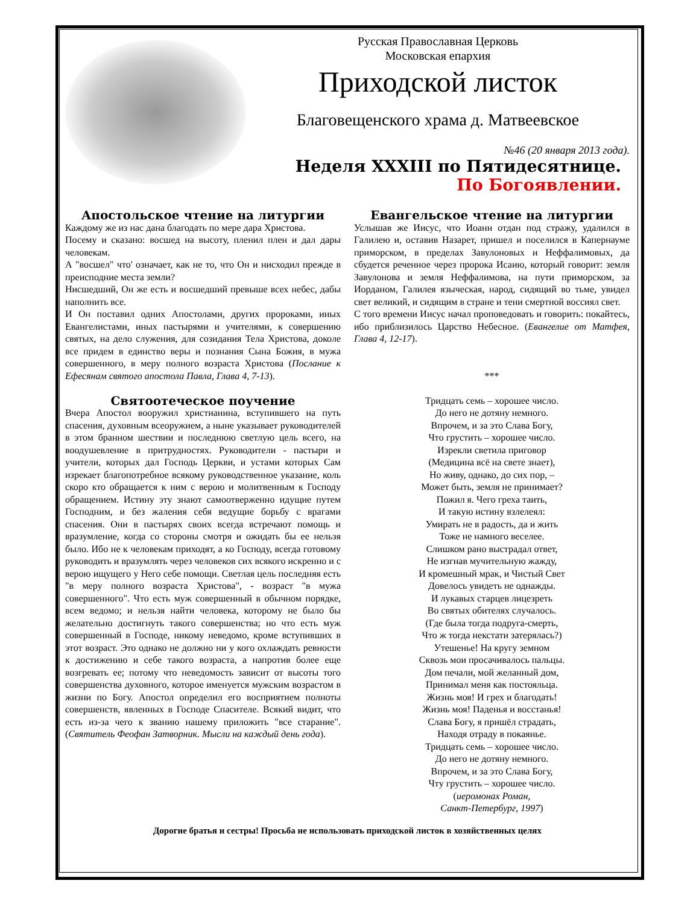Русская Православная Церковь
Московская епархия
Приходской листок
Благовещенского храма д. Матвеевское
№46 (20 января 2013 года).
Неделя XXXIII по Пятидесятнице.
По Богоявлении.
Апостольское чтение на литургии
Каждому же из нас дана благодать по мере дара Христова.
Посему и сказано: восшед на высоту, пленил плен и дал дары человекам.
А "восшел" что' означает, как не то, что Он и нисходил прежде в преисподние места земли?
Нисшедший, Он же есть и восшедший превыше всех небес, дабы наполнить все.
И Он поставил одних Апостолами, других пророками, иных Евангелистами, иных пастырями и учителями, к совершению святых, на дело служения, для созидания Тела Христова, доколе все придем в единство веры и познания Сына Божия, в мужа совершенного, в меру полного возраста Христова (Послание к Ефесянам святого апостола Павла, Глава 4, 7-13).
Святоотеческое поучение
Вчера Апостол вооружил христианина, вступившего на путь спасения, духовным всеоружием, а ныне указывает руководителей в этом бранном шествии и последнюю светлую цель всего, на воодушевление в притрудностях. Руководители - пастыри и учители, которых дал Господь Церкви, и устами которых Сам изрекает благопотребное всякому руководственное указание, коль скоро кто обращается к ним с верою и молитвенным к Господу обращением. Истину эту знают самоотверженно идущие путем Господним, и без жаления себя ведущие борьбу с врагами спасения. Они в пастырях своих всегда встречают помощь и вразумление, когда со стороны смотря и ожидать бы ее нельзя было. Ибо не к человекам приходят, а ко Господу, всегда готовому руководить и вразумлять через человеков сих всякого искренно и с верою ищущего у Него себе помощи. Светлая цель последняя есть "в меру полного возраста Христова", - возраст "в мужа совершенного". Что есть муж совершенный в обычном порядке, всем ведомо; и нельзя найти человека, которому не было бы желательно достигнуть такого совершенства; но что есть муж совершенный в Господе, никому неведомо, кроме вступивших в этот возраст. Это однако не должно ни у кого охлаждать ревности к достижению и себе такого возраста, а напротив более еще возгревать ее; потому что неведомость зависит от высоты того совершенства духовного, которое именуется мужским возрастом в жизни по Богу. Апостол определил его восприятием полноты совершенств, явленных в Господе Спасителе. Всякий видит, что есть из-за чего к званию нашему приложить "все старание". (Святитель Феофан Затворник. Мысли на каждый день года).
Евангельское чтение на литургии
Услышав же Иисус, что Иоанн отдан под стражу, удалился в Галилею и, оставив Назарет, пришел и поселился в Капернауме приморском, в пределах Завулоновых и Неффалимовых, да сбудется реченное через пророка Исаию, который говорит: земля Завулонова и земля Неффалимова, на пути приморском, за Иорданом, Галилея языческая, народ, сидящий во тьме, увидел свет великий, и сидящим в стране и тени смертной воссиял свет.
С того времени Иисус начал проповедовать и говорить: покайтесь, ибо приблизилось Царство Небесное. (Евангелие от Матфея, Глава 4, 12-17).
***
Тридцать семь – хорошее число.
До него не дотяну немного.
Впрочем, и за это Слава Богу,
Что грустить – хорошее число.
Изрекли светила приговор
(Медицина всё на свете знает),
Но живу, однако, до сих пор, –
Может быть, земля не принимает?
Пожил я. Чего греха таить,
И такую истину взлелеял:
Умирать не в радость, да и жить
Тоже не намного веселее.
Слишком рано выстрадал ответ,
Не изгнав мучительную жажду,
И кромешный мрак, и Чистый Свет
Довелось увидеть не однажды.
И лукавых старцев лицезреть
Во святых обителях случалось.
(Где была тогда подруга-смерть,
Что ж тогда некстати затерялась?)
Утешенье! На кругу земном
Сквозь мои просачивалось пальцы.
Дом печали, мой желанный дом,
Принимал меня как постояльца.
Жизнь моя! И грех и благодать!
Жизнь моя! Паденья и восстанья!
Слава Богу, я пришёл страдать,
Находя отраду в покаянье.
Тридцать семь – хорошее число.
До него не дотяну немного.
Впрочем, и за это Слава Богу,
Чту грустить – хорошее число.
(иеромонах Роман,
Санкт-Петербург, 1997)
Дорогие братья и сестры! Просьба не использовать приходской листок в хозяйственных целях